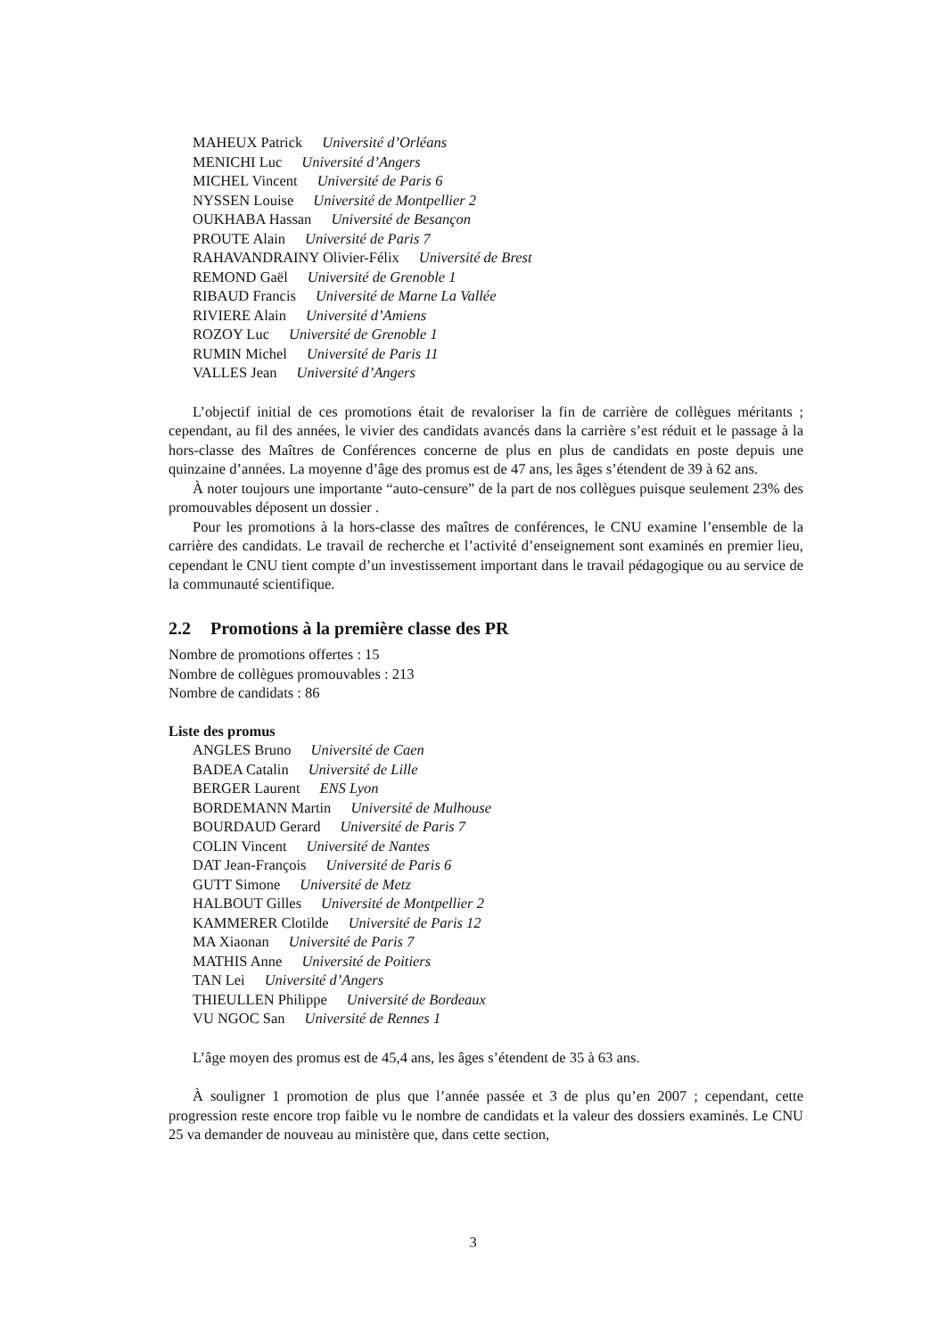MAHEUX Patrick Université d’Orléans
MENICHI Luc Université d’Angers
MICHEL Vincent Université de Paris 6
NYSSEN Louise Université de Montpellier 2
OUKHABA Hassan Université de Besançon
PROUTE Alain Université de Paris 7
RAHAVANDRAINY Olivier-Félix Université de Brest
REMOND Gaël Université de Grenoble 1
RIBAUD Francis Université de Marne La Vallée
RIVIERE Alain Université d’Amiens
ROZOY Luc Université de Grenoble 1
RUMIN Michel Université de Paris 11
VALLES Jean Université d’Angers
L’objectif initial de ces promotions était de revaloriser la fin de carrière de collègues méritants ; cependant, au fil des années, le vivier des candidats avancés dans la carrière s’est réduit et le passage à la hors-classe des Maîtres de Conférences concerne de plus en plus de candidats en poste depuis une quinzaine d’années. La moyenne d’âge des promus est de 47 ans, les âges s’étendent de 39 à 62 ans.
À noter toujours une importante “auto-censure” de la part de nos collègues puisque seulement 23% des promouvables déposent un dossier .
Pour les promotions à la hors-classe des maîtres de conférences, le CNU examine l’ensemble de la carrière des candidats. Le travail de recherche et l’activité d’enseignement sont examinés en premier lieu, cependant le CNU tient compte d’un investissement important dans le travail pédagogique ou au service de la communauté scientifique.
2.2 Promotions à la première classe des PR
Nombre de promotions offertes : 15
Nombre de collègues promouvables : 213
Nombre de candidats : 86
Liste des promus
ANGLES Bruno Université de Caen
BADEA Catalin Université de Lille
BERGER Laurent ENS Lyon
BORDEMANN Martin Université de Mulhouse
BOURDAUD Gerard Université de Paris 7
COLIN Vincent Université de Nantes
DAT Jean-François Université de Paris 6
GUTT Simone Université de Metz
HALBOUT Gilles Université de Montpellier 2
KAMMERER Clotilde Université de Paris 12
MA Xiaonan Université de Paris 7
MATHIS Anne Université de Poitiers
TAN Lei Université d’Angers
THIEULLEN Philippe Université de Bordeaux
VU NGOC San Université de Rennes 1
L’âge moyen des promus est de 45,4 ans, les âges s’étendent de 35 à 63 ans.
À souligner 1 promotion de plus que l’année passée et 3 de plus qu’en 2007 ; cependant, cette progression reste encore trop faible vu le nombre de candidats et la valeur des dossiers examinés. Le CNU 25 va demander de nouveau au ministère que, dans cette section,
3